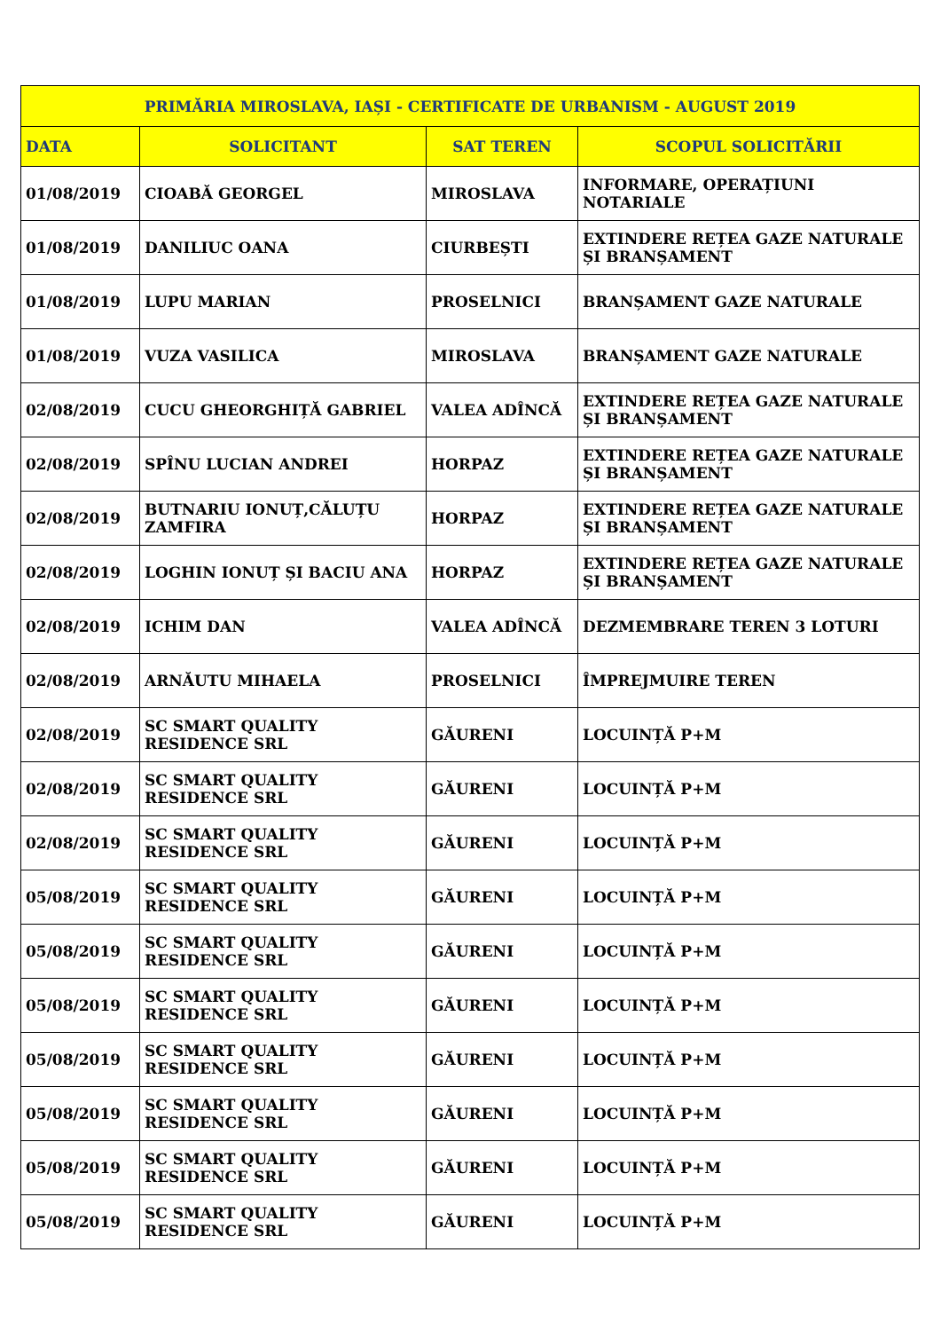| PRIMĂRIA MIROSLAVA, IAȘI - CERTIFICATE DE URBANISM - AUGUST 2019 | | | |
| --- | --- | --- | --- |
| DATA | SOLICITANT | SAT TEREN | SCOPUL SOLICITĂRII |
| 01/08/2019 | CIOABĂ GEORGEL | MIROSLAVA | INFORMARE, OPERAȚIUNI NOTARIALE |
| 01/08/2019 | DANILIUC OANA | CIURBEȘTI | EXTINDERE REȚEA GAZE NATURALE ȘI BRANȘAMENT |
| 01/08/2019 | LUPU MARIAN | PROSELNICI | BRANȘAMENT GAZE NATURALE |
| 01/08/2019 | VUZA VASILICA | MIROSLAVA | BRANȘAMENT GAZE NATURALE |
| 02/08/2019 | CUCU GHEORGHIȚĂ GABRIEL | VALEA ADÎNCĂ | EXTINDERE REȚEA GAZE NATURALE ȘI BRANȘAMENT |
| 02/08/2019 | SPÎNU LUCIAN ANDREI | HORPAZ | EXTINDERE REȚEA GAZE NATURALE ȘI BRANȘAMENT |
| 02/08/2019 | BUTNARIU IONUȚ,CĂLUȚU ZAMFIRA | HORPAZ | EXTINDERE REȚEA GAZE NATURALE ȘI BRANȘAMENT |
| 02/08/2019 | LOGHIN IONUȚ ȘI BACIU ANA | HORPAZ | EXTINDERE REȚEA GAZE NATURALE ȘI BRANȘAMENT |
| 02/08/2019 | ICHIM DAN | VALEA ADÎNCĂ | DEZMEMBRARE TEREN 3 LOTURI |
| 02/08/2019 | ARNĂUTU MIHAELA | PROSELNICI | ÎMPREJMUIRE TEREN |
| 02/08/2019 | SC SMART QUALITY RESIDENCE SRL | GĂURENI | LOCUINȚĂ P+M |
| 02/08/2019 | SC SMART QUALITY RESIDENCE SRL | GĂURENI | LOCUINȚĂ P+M |
| 02/08/2019 | SC SMART QUALITY RESIDENCE SRL | GĂURENI | LOCUINȚĂ P+M |
| 05/08/2019 | SC SMART QUALITY RESIDENCE SRL | GĂURENI | LOCUINȚĂ P+M |
| 05/08/2019 | SC SMART QUALITY RESIDENCE SRL | GĂURENI | LOCUINȚĂ P+M |
| 05/08/2019 | SC SMART QUALITY RESIDENCE SRL | GĂURENI | LOCUINȚĂ P+M |
| 05/08/2019 | SC SMART QUALITY RESIDENCE SRL | GĂURENI | LOCUINȚĂ P+M |
| 05/08/2019 | SC SMART QUALITY RESIDENCE SRL | GĂURENI | LOCUINȚĂ P+M |
| 05/08/2019 | SC SMART QUALITY RESIDENCE SRL | GĂURENI | LOCUINȚĂ P+M |
| 05/08/2019 | SC SMART QUALITY RESIDENCE SRL | GĂURENI | LOCUINȚĂ P+M |